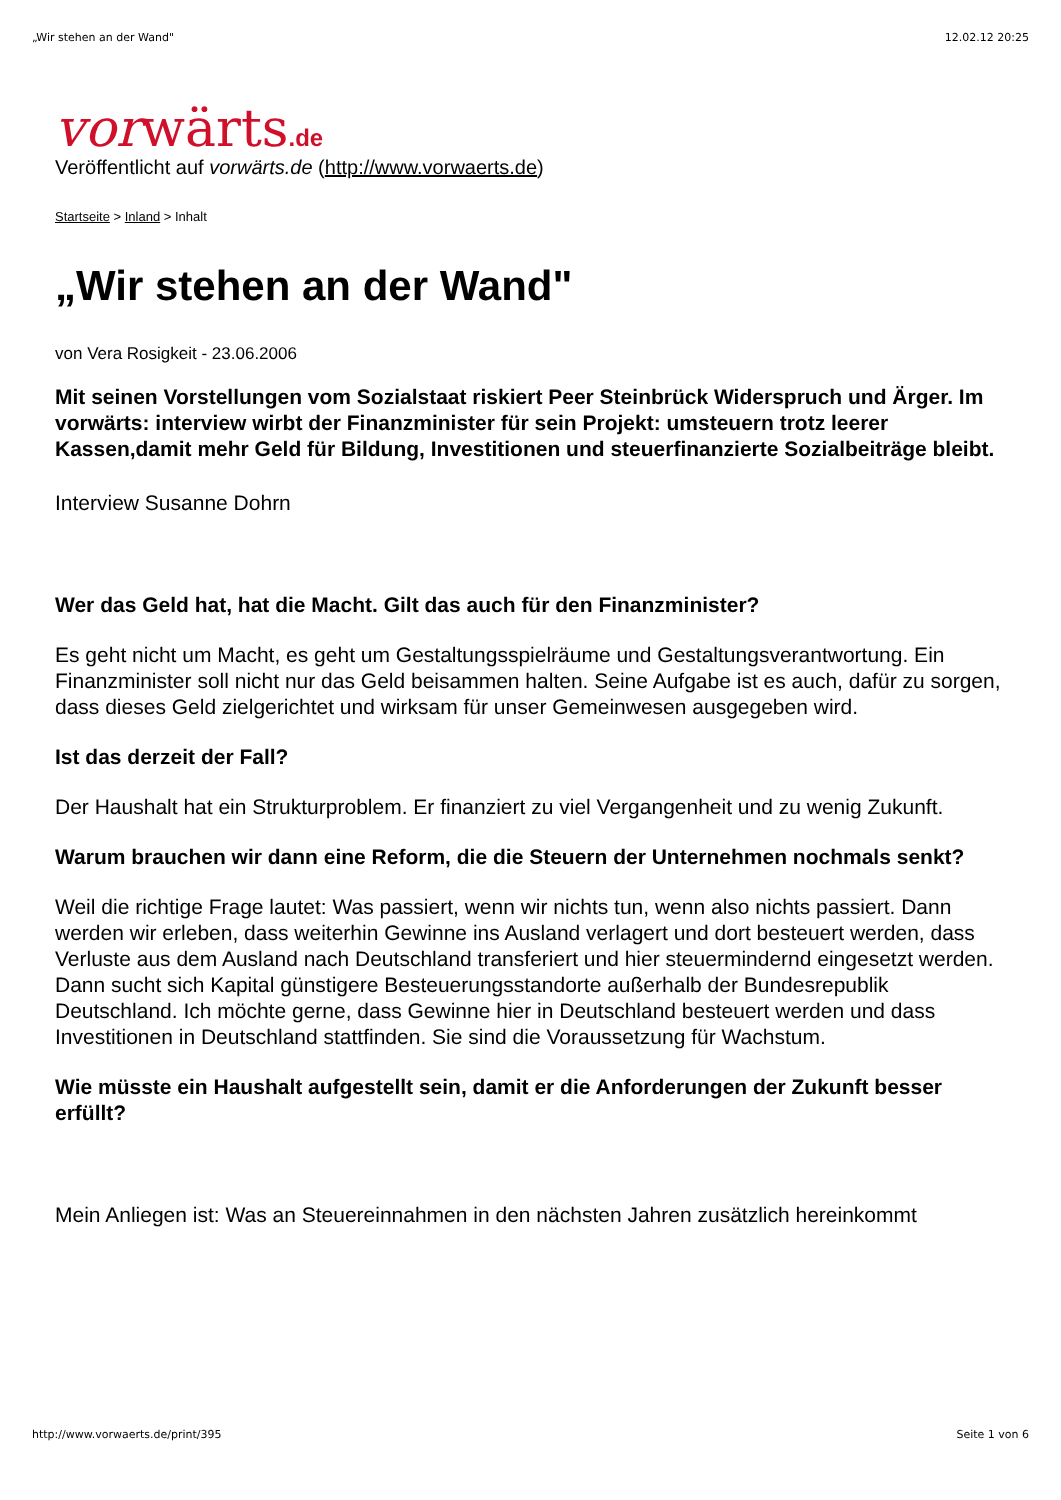„Wir stehen an der Wand" 12.02.12 20:25
vorwärts.de
Veröffentlicht auf vorwärts.de (http://www.vorwaerts.de)
Startseite > Inland > Inhalt
„Wir stehen an der Wand"
von Vera Rosigkeit - 23.06.2006
Mit seinen Vorstellungen vom Sozialstaat riskiert Peer Steinbrück Widerspruch und Ärger. Im vorwärts: interview wirbt der Finanzminister für sein Projekt: umsteuern trotz leerer Kassen,damit mehr Geld für Bildung, Investitionen und steuerfinanzierte Sozialbeiträge bleibt.
Interview Susanne Dohrn
Wer das Geld hat, hat die Macht. Gilt das auch für den Finanzminister?
Es geht nicht um Macht, es geht um Gestaltungsspielräume und Gestaltungsverantwortung. Ein Finanzminister soll nicht nur das Geld beisammen halten. Seine Aufgabe ist es auch, dafür zu sorgen, dass dieses Geld zielgerichtet und wirksam für unser Gemeinwesen ausgegeben wird.
Ist das derzeit der Fall?
Der Haushalt hat ein Strukturproblem. Er finanziert zu viel Vergangenheit und zu wenig Zukunft.
Warum brauchen wir dann eine Reform, die die Steuern der Unternehmen nochmals senkt?
Weil die richtige Frage lautet: Was passiert, wenn wir nichts tun, wenn also nichts passiert. Dann werden wir erleben, dass weiterhin Gewinne ins Ausland verlagert und dort besteuert werden, dass Verluste aus dem Ausland nach Deutschland transferiert und hier steuermindernd eingesetzt werden. Dann sucht sich Kapital günstigere Besteuerungsstandorte außerhalb der Bundesrepublik Deutschland. Ich möchte gerne, dass Gewinne hier in Deutschland besteuert werden und dass Investitionen in Deutschland stattfinden. Sie sind die Voraussetzung für Wachstum.
Wie müsste ein Haushalt aufgestellt sein, damit er die Anforderungen der Zukunft besser erfüllt?
Mein Anliegen ist: Was an Steuereinnahmen in den nächsten Jahren zusätzlich hereinkommt
http://www.vorwaerts.de/print/395 Seite 1 von 6